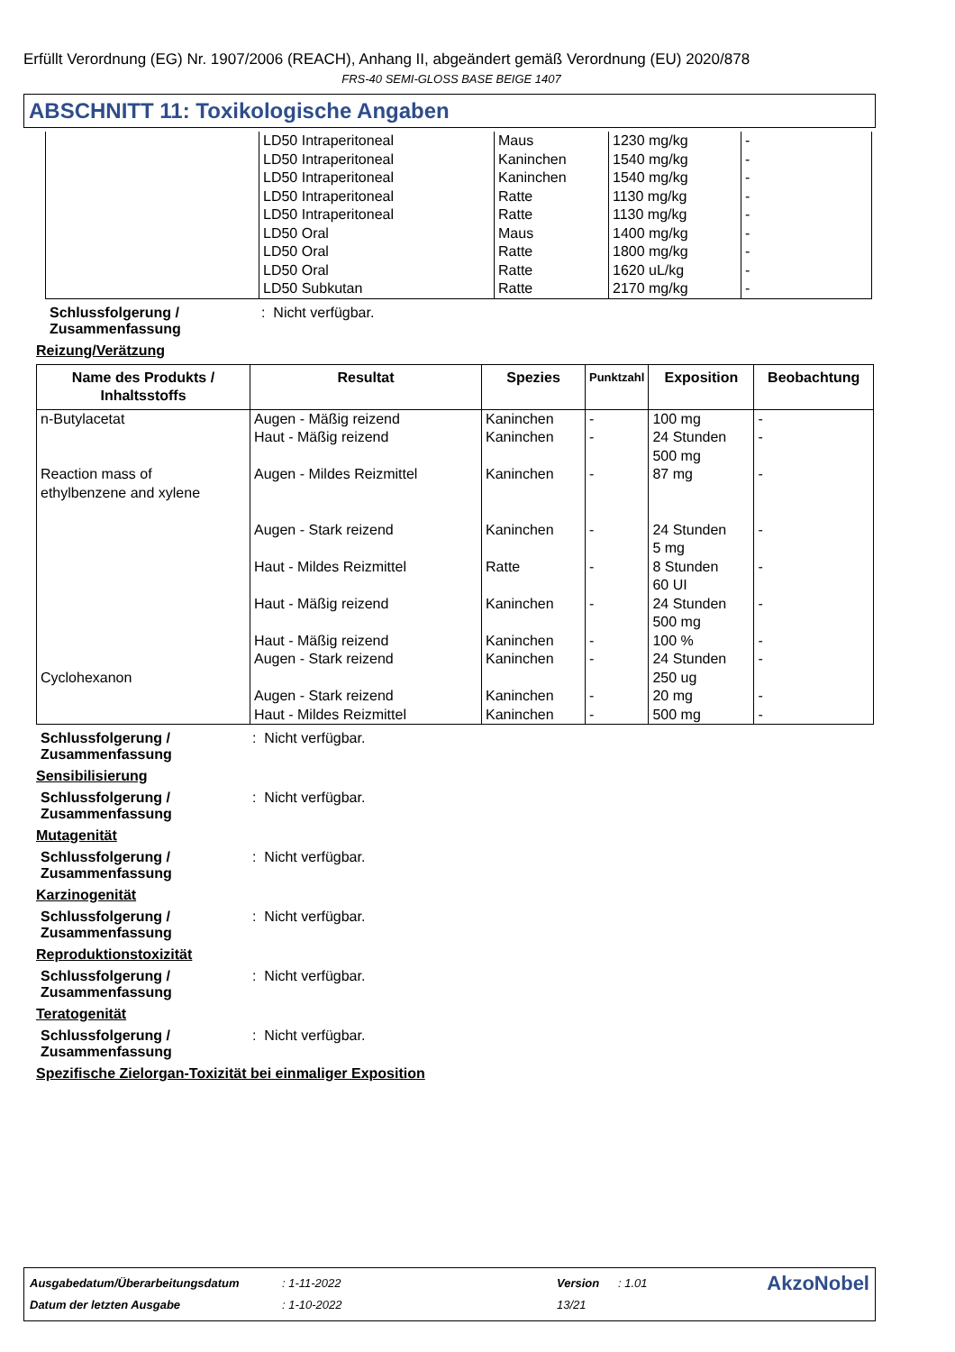Erfüllt Verordnung (EG) Nr. 1907/2006 (REACH), Anhang II, abgeändert gemäß Verordnung (EU) 2020/878
FRS-40 SEMI-GLOSS BASE BEIGE 1407
ABSCHNITT 11: Toxikologische Angaben
| | LD50 Intraperitoneal LD50 Intraperitoneal LD50 Intraperitoneal LD50 Intraperitoneal LD50 Intraperitoneal LD50 Oral LD50 Oral LD50 Oral LD50 Subkutan | Maus Kaninchen Kaninchen Ratte Ratte Maus Ratte Ratte Ratte | 1230 mg/kg 1540 mg/kg 1540 mg/kg 1130 mg/kg 1130 mg/kg 1400 mg/kg 1800 mg/kg 1620 uL/kg 2170 mg/kg | - - - - - - - - - |
Schlussfolgerung / Zusammenfassung: Nicht verfügbar.
Reizung/Verätzung
| Name des Produkts / Inhaltsstoffs | Resultat | Spezies | Punktzahl | Exposition | Beobachtung |
| --- | --- | --- | --- | --- | --- |
| n-Butylacetat Reaction mass of ethylbenzene and xylene Cyclohexanon | Augen - Mäßig reizend Haut - Mäßig reizend Augen - Mildes Reizmittel Augen - Stark reizend Haut - Mildes Reizmittel Haut - Mäßig reizend Haut - Mäßig reizend Augen - Stark reizend Augen - Stark reizend Haut - Mildes Reizmittel | Kaninchen Kaninchen Kaninchen Kaninchen Ratte Kaninchen Kaninchen Kaninchen Kaninchen Kaninchen | - - - - - - - - - - | 100 mg 24 Stunden 500 mg 87 mg 24 Stunden 5 mg 8 Stunden 60 UI 24 Stunden 500 mg 100 % 24 Stunden 250 ug 20 mg 500 mg | - - - - - - - - - - |
Schlussfolgerung / Zusammenfassung: Nicht verfügbar.
Sensibilisierung
Schlussfolgerung / Zusammenfassung: Nicht verfügbar.
Mutagenität
Schlussfolgerung / Zusammenfassung: Nicht verfügbar.
Karzinogenität
Schlussfolgerung / Zusammenfassung: Nicht verfügbar.
Reproduktionstoxizität
Schlussfolgerung / Zusammenfassung: Nicht verfügbar.
Teratogenität
Schlussfolgerung / Zusammenfassung: Nicht verfügbar.
Spezifische Zielorgan-Toxizität bei einmaliger Exposition
| Ausgabedatum/Überarbeitungsdatum | : 1-11-2022 | Version | : 1.01 | AkzoNobel |
| Datum der letzten Ausgabe | : 1-10-2022 | 13/21 | | |